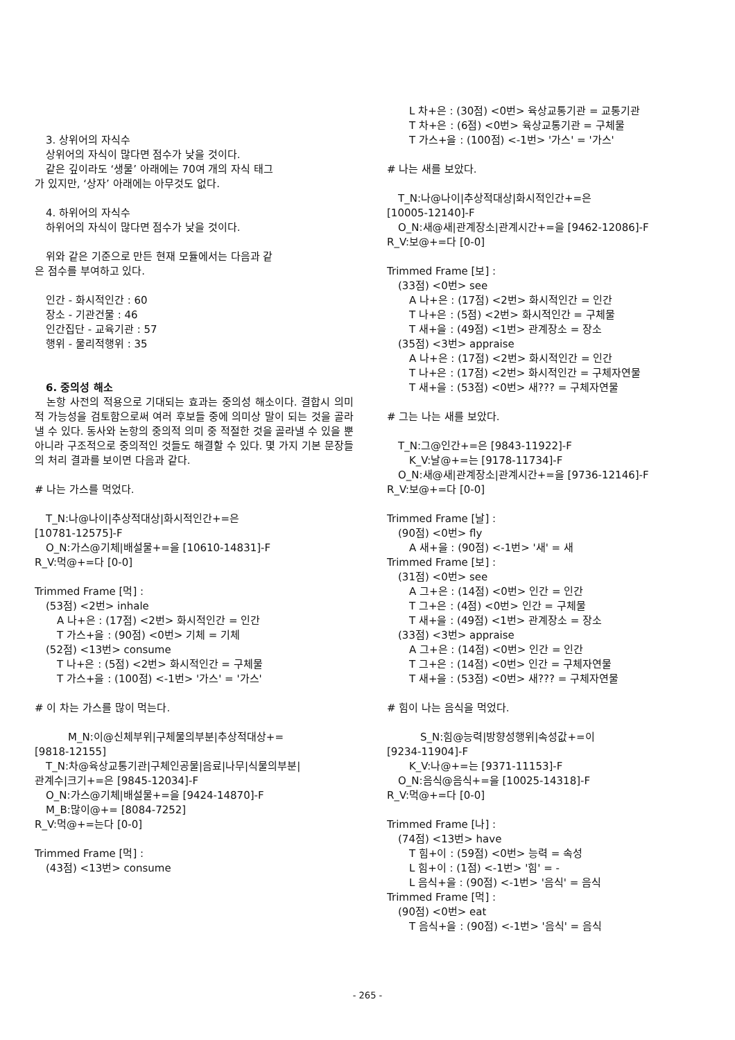3. 상위어의 자식수
상위어의 자식이 많다면 점수가 낮을 것이다.
같은 깊이라도 ‘생물’ 아래에는 70여 개의 자식 태그
가 있지만, ‘상자’ 아래에는 아무것도 없다.
4. 하위어의 자식수
하위어의 자식이 많다면 점수가 낮을 것이다.
위와 같은 기준으로 만든 현재 모듈에서는 다음과 같
은 점수를 부여하고 있다.
인간 - 화시적인간 : 60
장소 - 기관건물 : 46
인간집단 - 교육기관 : 57
행위 - 물리적행위 : 35
6. 중의성 해소
논항 사전의 적용으로 기대되는 효과는 중의성 해소이다. 결합시 의미적 가능성을 검토함으로써 여러 후보들 중에 의미상 말이 되는 것을 골라낼 수 있다. 동사와 논항의 중의적 의미 중 적절한 것을 골라낼 수 있을 뿐 아니라 구조적으로 중의적인 것들도 해결할 수 있다. 몇 가지 기본 문장들의 처리 결과를 보이면 다음과 같다.
# 나는 가스를 먹었다.
T_N:나@나이|추상적대상|화시적인간+=은
[10781-12575]-F
O_N:가스@기체|배설물+=을 [10610-14831]-F
R_V:먹@+=다 [0-0]
Trimmed Frame [먹] :
(53점) <2번> inhale
A 나+은 : (17점) <2번> 화시적인간 = 인간
T 가스+을 : (90점) <0번> 기체 = 기체
(52점) <13번> consume
T 나+은 : (5점) <2번> 화시적인간 = 구체물
T 가스+을 : (100점) <-1번> '가스' = '가스'
# 이 차는 가스를 많이 먹는다.
M_N:이@신체부위|구체물의부분|추상적대상+=
[9818-12155]
T_N:차@육상교통기관|구체인공물|음료|나무|식물의부분|
관계수|크기+=은 [9845-12034]-F
O_N:가스@기체|배설물+=을 [9424-14870]-F
M_B:많이@+= [8084-7252]
R_V:먹@+=는다 [0-0]
Trimmed Frame [먹] :
(43점) <13번> consume
L 차+은 : (30점) <0번> 육상교통기관 = 교통기관
T 차+은 : (6점) <0번> 육상교통기관 = 구체물
T 가스+을 : (100점) <-1번> '가스' = '가스'
# 나는 새를 보았다.
T_N:나@나이|추상적대상|화시적인간+=은
[10005-12140]-F
O_N:새@새|관계장소|관계시간+=을 [9462-12086]-F
R_V:보@+=다 [0-0]
Trimmed Frame [보] :
(33점) <0번> see
A 나+은 : (17점) <2번> 화시적인간 = 인간
T 나+은 : (5점) <2번> 화시적인간 = 구체물
T 새+을 : (49점) <1번> 관계장소 = 장소
(35점) <3번> appraise
A 나+은 : (17점) <2번> 화시적인간 = 인간
T 나+은 : (17점) <2번> 화시적인간 = 구체자연물
T 새+을 : (53점) <0번> 새??? = 구체자연물
# 그는 나는 새를 보았다.
T_N:그@인간+=은 [9843-11922]-F
K_V:날@+=는 [9178-11734]-F
O_N:새@새|관계장소|관계시간+=을 [9736-12146]-F
R_V:보@+=다 [0-0]
Trimmed Frame [날] :
(90점) <0번> fly
A 새+을 : (90점) <-1번> '새' = 새
Trimmed Frame [보] :
(31점) <0번> see
A 그+은 : (14점) <0번> 인간 = 인간
T 그+은 : (4점) <0번> 인간 = 구체물
T 새+을 : (49점) <1번> 관계장소 = 장소
(33점) <3번> appraise
A 그+은 : (14점) <0번> 인간 = 인간
T 그+은 : (14점) <0번> 인간 = 구체자연물
T 새+을 : (53점) <0번> 새??? = 구체자연물
# 힘이 나는 음식을 먹었다.
S_N:힘@능력|방향성행위|속성값+=이
[9234-11904]-F
K_V:나@+=는 [9371-11153]-F
O_N:음식@음식+=을 [10025-14318]-F
R_V:먹@+=다 [0-0]
Trimmed Frame [나] :
(74점) <13번> have
T 힘+이 : (59점) <0번> 능력 = 속성
L 힘+이 : (1점) <-1번> '힘' = -
L 음식+을 : (90점) <-1번> '음식' = 음식
Trimmed Frame [먹] :
(90점) <0번> eat
T 음식+을 : (90점) <-1번> '음식' = 음식
- 265 -